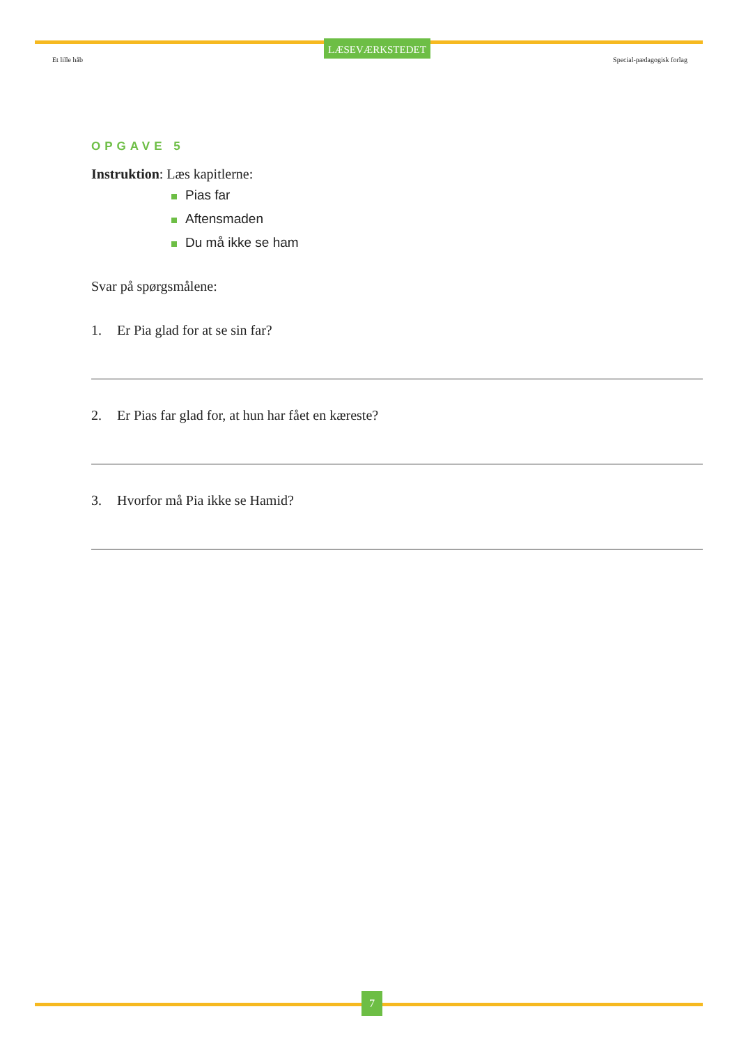Et lille håb
LÆSEVÆRKSTEDET
Special-pædagogisk forlag
OPGAVE 5
Instruktion: Læs kapitlerne:
Pias far
Aftensmaden
Du må ikke se ham
Svar på spørgsmålene:
1. Er Pia glad for at se sin far?
2. Er Pias far glad for, at hun har fået en kæreste?
3. Hvorfor må Pia ikke se Hamid?
7